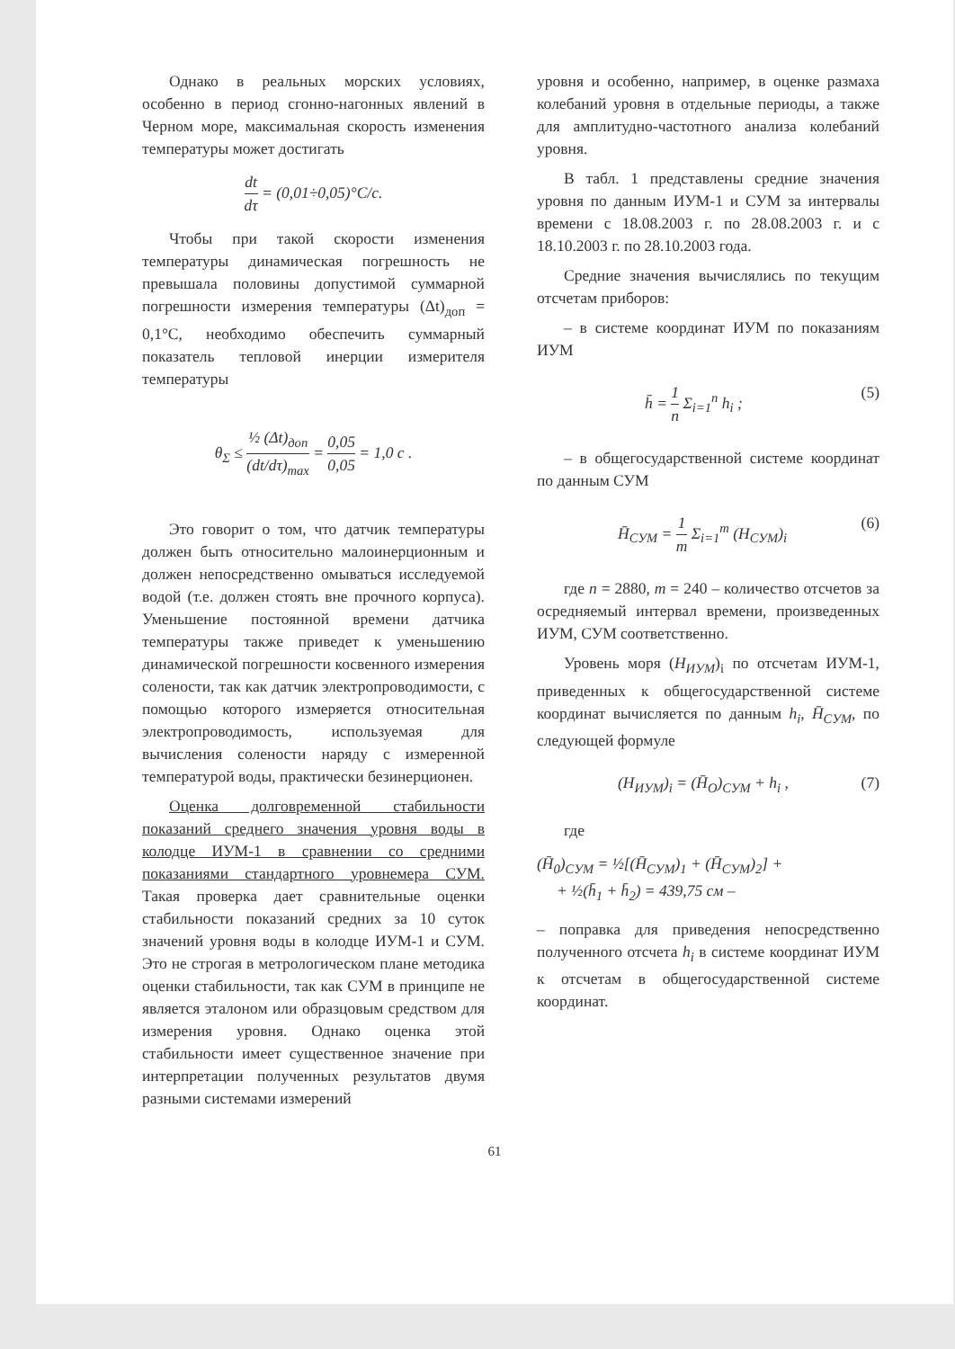Однако в реальных морских условиях, особенно в период сгонно-нагонных явлений в Черном море, максимальная скорость изменения температуры может достигать
dt dτ = (0,01÷0,05)°C/c.
Чтобы при такой скорости изменения температуры динамическая погрешность не превышала половины допустимой суммарной погрешности измерения температуры (Δt)<sub>доп</sub> = 0,1°C, необходимо обеспечить суммарный показатель тепловой инерции измерителя температуры
θ<sub>Σ</sub> ≤ ½ (Δt)<sub>доп</sub> (dt/dτ)<sub>max</sub> = 0,05 0,05 = 1,0 c .
Это говорит о том, что датчик температуры должен быть относительно малоинерционным и должен непосредственно омываться исследуемой водой (т.е. должен стоять вне прочного корпуса). Уменьшение постоянной времени датчика температуры также приведет к уменьшению динамической погрешности косвенного измерения солености, так как датчик электропроводимости, с помощью которого измеряется относительная электропроводимость, используемая для вычисления солености наряду с измеренной температурой воды, практически безинерционен.
Оценка долговременной стабильности показаний среднего значения уровня воды в колодце ИУМ-1 в сравнении со средними показаниями стандартного уровнемера СУМ. Такая проверка дает сравнительные оценки стабильности показаний средних за 10 суток значений уровня воды в колодце ИУМ-1 и СУМ. Это не строгая в метрологическом плане методика оценки стабильности, так как СУМ в принципе не является эталоном или образцовым средством для измерения уровня. Однако оценка этой стабильности имеет существенное значение при интерпретации полученных результатов двумя разными системами измерений
уровня и особенно, например, в оценке размаха колебаний уровня в отдельные периоды, а также для амплитудно-частотного анализа колебаний уровня.
В табл. 1 представлены средние значения уровня по данным ИУМ-1 и СУМ за интервалы времени с 18.08.2003 г. по 28.08.2003 г. и с 18.10.2003 г. по 28.10.2003 года.
Средние значения вычислялись по текущим отсчетам приборов:
– в системе координат ИУМ по показаниям ИУМ
h̄ = 1 n Σ<sub>i=1</sub><sup>n</sup> h<sub>i</sub> ; (5)
– в общегосударственной системе координат по данным СУМ
H̄<sub>СУМ</sub> = 1 m Σ<sub>i=1</sub><sup>m</sup> (H<sub>СУМ</sub>)<sub>i</sub> (6)
где n = 2880, m = 240 – количество отсчетов за осредняемый интервал времени, произведенных ИУМ, СУМ соответственно.
Уровень моря (H<sub>ИУМ</sub>)<sub>i</sub> по отсчетам ИУМ-1, приведенных к общегосударственной системе координат вычисляется по данным h<sub>i</sub>, H̄<sub>СУМ</sub>, по следующей формуле
(H<sub>ИУМ</sub>)<sub>i</sub> = (H̄<sub>O</sub>)<sub>СУМ</sub> + h<sub>i</sub> , (7)
где
(H̄<sub>0</sub>)<sub>СУМ</sub> = ½[(H̄<sub>СУМ</sub>)<sub>1</sub> + (H̄<sub>СУМ</sub>)<sub>2</sub>] +
+ ½(h̄<sub>1</sub> + h̄<sub>2</sub>) = 439,75 см –
– поправка для приведения непосредственно полученного отсчета h<sub>i</sub> в системе координат ИУМ к отсчетам в общегосударственной системе координат.
61